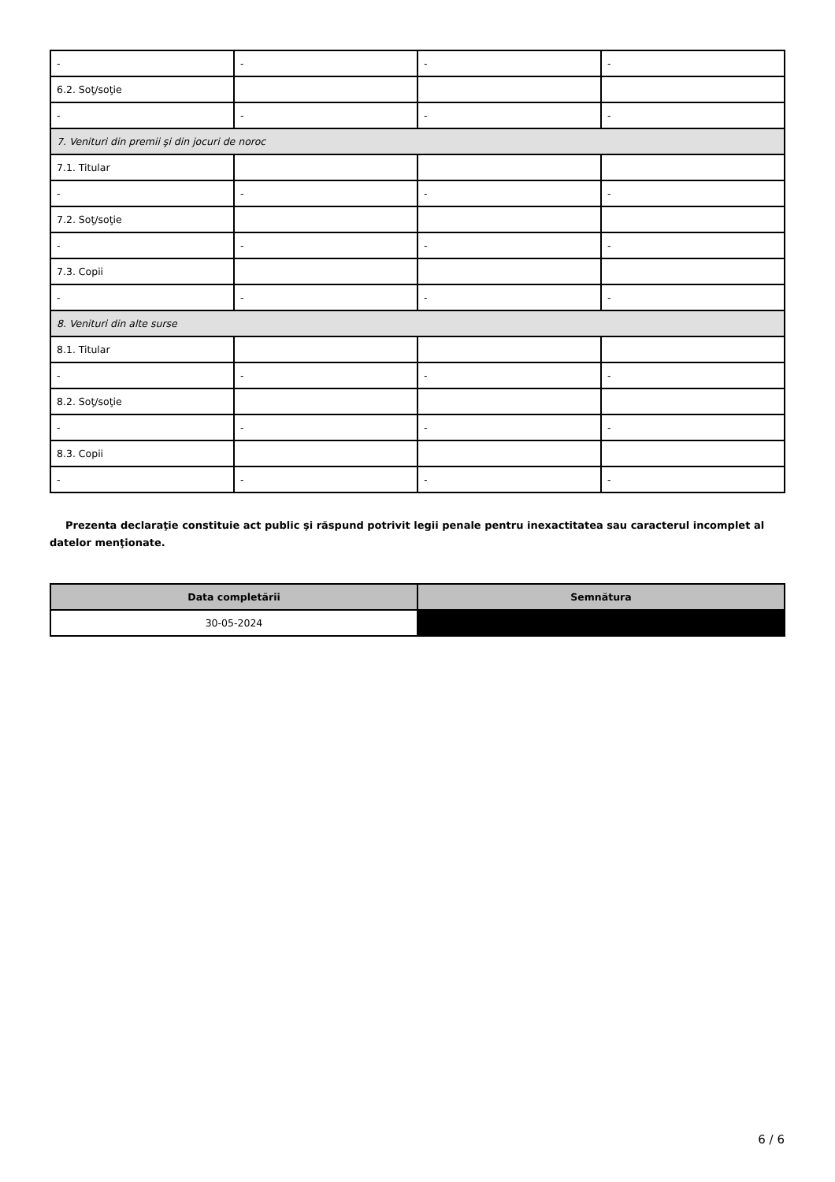| - | - | - | - |
| 6.2. Soţ/soţie | | | |
| - | - | - | - |
| 7. Venituri din premii şi din jocuri de noroc | | | |
| 7.1. Titular | | | |
| - | - | - | - |
| 7.2. Soţ/soţie | | | |
| - | - | - | - |
| 7.3. Copii | | | |
| - | - | - | - |
| 8. Venituri din alte surse | | | |
| 8.1. Titular | | | |
| - | - | - | - |
| 8.2. Soţ/soţie | | | |
| - | - | - | - |
| 8.3. Copii | | | |
| - | - | - | - |
Prezenta declaraţie constituie act public şi răspund potrivit legii penale pentru inexactitatea sau caracterul incomplet al datelor menţionate.
| Data completării | Semnătura |
| --- | --- |
| 30-05-2024 | |
6 / 6